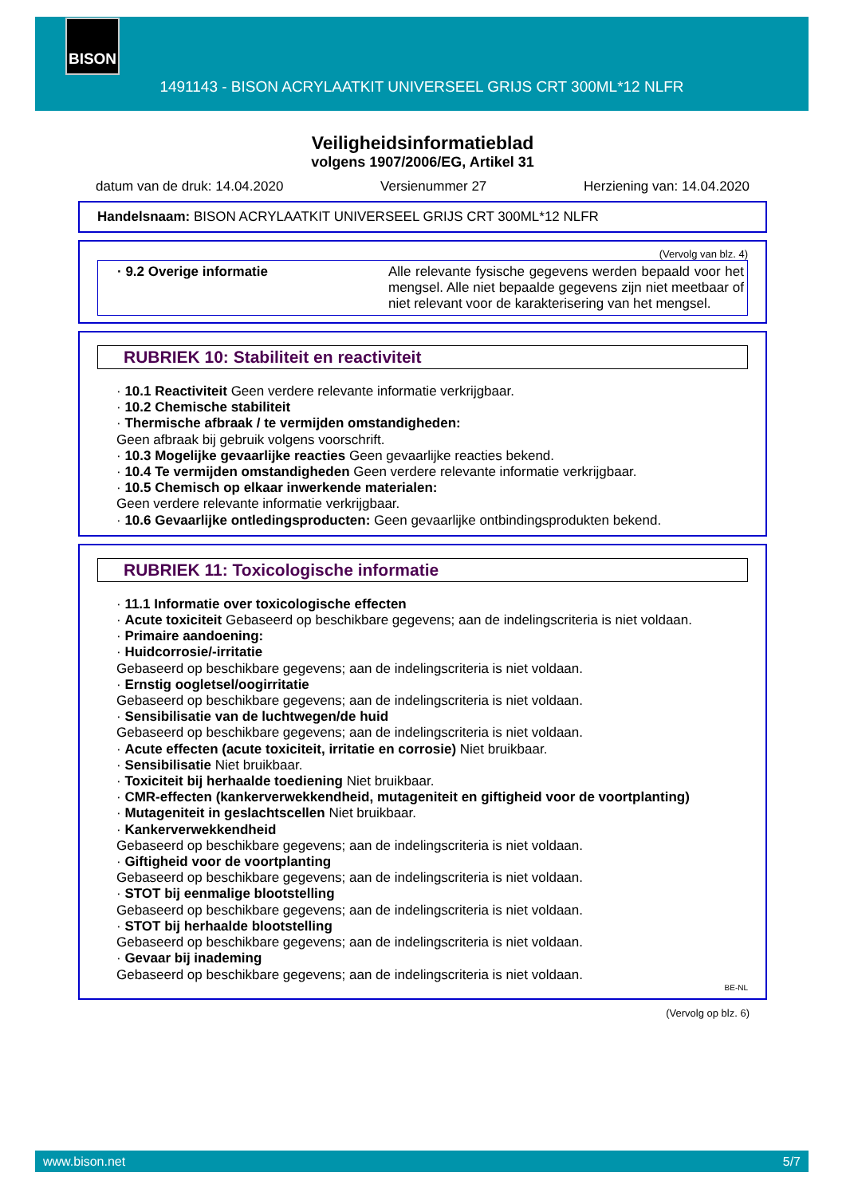BISON
1491143 - BISON ACRYLAATKIT UNIVERSEEL GRIJS CRT 300ML*12 NLFR
Veiligheidsinformatieblad
volgens 1907/2006/EG, Artikel 31
datum van de druk: 14.04.2020 Versienummer 27 Herziening van: 14.04.2020
Handelsnaam: BISON ACRYLAATKIT UNIVERSEEL GRIJS CRT 300ML*12 NLFR
(Vervolg van blz. 4)
· 9.2 Overige informatie Alle relevante fysische gegevens werden bepaald voor het mengsel. Alle niet bepaalde gegevens zijn niet meetbaar of niet relevant voor de karakterisering van het mengsel.
RUBRIEK 10: Stabiliteit en reactiviteit
· 10.1 Reactiviteit Geen verdere relevante informatie verkrijgbaar.
· 10.2 Chemische stabiliteit
· Thermische afbraak / te vermijden omstandigheden:
Geen afbraak bij gebruik volgens voorschrift.
· 10.3 Mogelijke gevaarlijke reacties Geen gevaarlijke reacties bekend.
· 10.4 Te vermijden omstandigheden Geen verdere relevante informatie verkrijgbaar.
· 10.5 Chemisch op elkaar inwerkende materialen:
Geen verdere relevante informatie verkrijgbaar.
· 10.6 Gevaarlijke ontledingsproducten: Geen gevaarlijke ontbindingsprodukten bekend.
RUBRIEK 11: Toxicologische informatie
· 11.1 Informatie over toxicologische effecten
· Acute toxiciteit Gebaseerd op beschikbare gegevens; aan de indelingscriteria is niet voldaan.
· Primaire aandoening:
· Huidcorrosie/-irritatie
Gebaseerd op beschikbare gegevens; aan de indelingscriteria is niet voldaan.
· Ernstig oogletsel/oogirritatie
Gebaseerd op beschikbare gegevens; aan de indelingscriteria is niet voldaan.
· Sensibilisatie van de luchtwegen/de huid
Gebaseerd op beschikbare gegevens; aan de indelingscriteria is niet voldaan.
· Acute effecten (acute toxiciteit, irritatie en corrosie) Niet bruikbaar.
· Sensibilisatie Niet bruikbaar.
· Toxiciteit bij herhaalde toediening Niet bruikbaar.
· CMR-effecten (kankerverwekkendheid, mutageniteit en giftigheid voor de voortplanting)
· Mutageniteit in geslachtscellen Niet bruikbaar.
· Kankerverwekkendheid
Gebaseerd op beschikbare gegevens; aan de indelingscriteria is niet voldaan.
· Giftigheid voor de voortplanting
Gebaseerd op beschikbare gegevens; aan de indelingscriteria is niet voldaan.
· STOT bij eenmalige blootstelling
Gebaseerd op beschikbare gegevens; aan de indelingscriteria is niet voldaan.
· STOT bij herhaalde blootstelling
Gebaseerd op beschikbare gegevens; aan de indelingscriteria is niet voldaan.
· Gevaar bij inademing
Gebaseerd op beschikbare gegevens; aan de indelingscriteria is niet voldaan.
BE-NL
(Vervolg op blz. 6)
www.bison.net 5/7